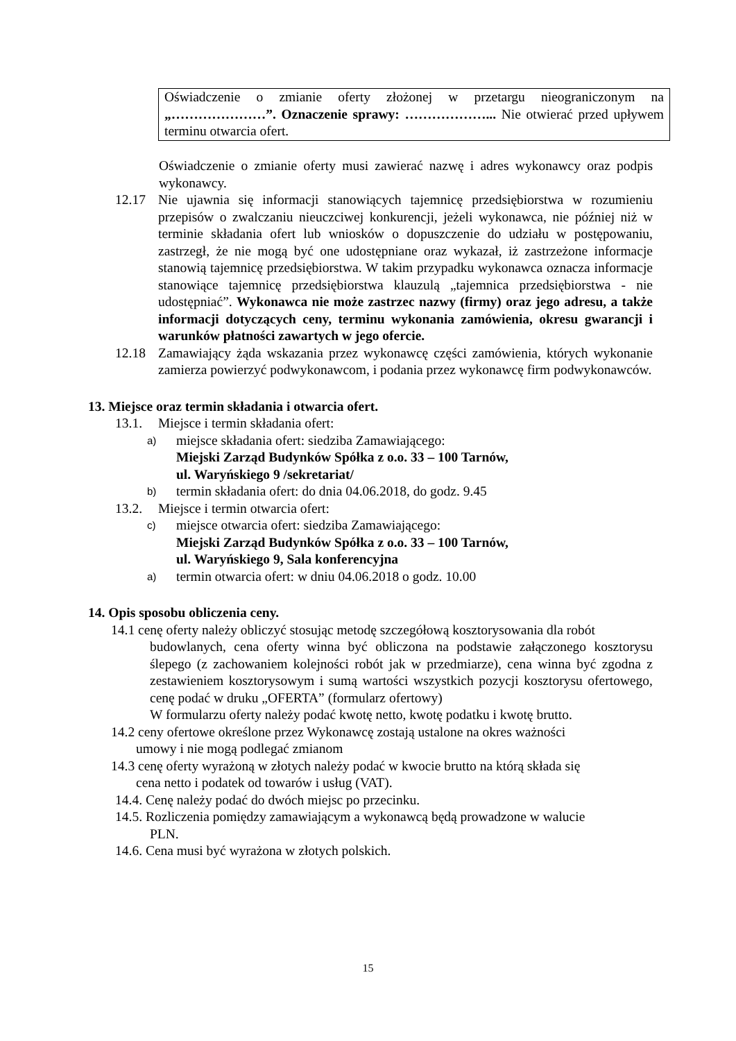Oświadczenie o zmianie oferty złożonej w przetargu nieograniczonym na „…………………”. Oznaczenie sprawy: ………………... Nie otwierać przed upływem terminu otwarcia ofert.
Oświadczenie o zmianie oferty musi zawierać nazwę i adres wykonawcy oraz podpis wykonawcy.
12.17 Nie ujawnia się informacji stanowiących tajemnicę przedsiębiorstwa w rozumieniu przepisów o zwalczaniu nieuczciwej konkurencji, jeżeli wykonawca, nie później niż w terminie składania ofert lub wniosków o dopuszczenie do udziału w postępowaniu, zastrzegł, że nie mogą być one udostępniane oraz wykazał, iż zastrzeżone informacje stanowią tajemnicę przedsiębiorstwa. W takim przypadku wykonawca oznacza informacje stanowiące tajemnicę przedsiębiorstwa klauzulą „tajemnica przedsiębiorstwa - nie udostępniać”. Wykonawca nie może zastrzec nazwy (firmy) oraz jego adresu, a także informacji dotyczących ceny, terminu wykonania zamówienia, okresu gwarancji i warunków płatności zawartych w jego ofercie.
12.18 Zamawiający żąda wskazania przez wykonawcę części zamówienia, których wykonanie zamierza powierzyć podwykonawcom, i podania przez wykonawcę firm podwykonawców.
13. Miejsce oraz termin składania i otwarcia ofert.
13.1. Miejsce i termin składania ofert:
a) miejsce składania ofert: siedziba Zamawiającego:
Miejski Zarząd Budynków Spółka z o.o. 33 – 100 Tarnów,
ul. Waryńskiego 9 /sekretariat/
b) termin składania ofert: do dnia 04.06.2018, do godz. 9.45
13.2. Miejsce i termin otwarcia ofert:
c) miejsce otwarcia ofert: siedziba Zamawiającego:
Miejski Zarząd Budynków Spółka z o.o. 33 – 100 Tarnów,
ul. Waryńskiego 9, Sala konferencyjna
a) termin otwarcia ofert: w dniu 04.06.2018 o godz. 10.00
14. Opis sposobu obliczenia ceny.
14.1 cenę oferty należy obliczyć stosując metodę szczegółową kosztorysowania dla robót
budowlanych, cena oferty winna być obliczona na podstawie załączonego kosztorysu ślepego (z zachowaniem kolejności robót jak w przedmiarze), cena winna być zgodna z zestawieniem kosztorysowym i sumą wartości wszystkich pozycji kosztorysu ofertowego, cenę podać w druku „OFERTA” (formularz ofertowy)
W formularzu oferty należy podać kwotę netto, kwotę podatku i kwotę brutto.
14.2 ceny ofertowe określone przez Wykonawcę zostają ustalone na okres ważności
umowy i nie mogą podlegać zmianom
14.3 cenę oferty wyrażoną w złotych należy podać w kwocie brutto na którą składa się
cena netto i podatek od towarów i usług (VAT).
14.4. Cenę należy podać do dwóch miejsc po przecinku.
14.5. Rozliczenia pomiędzy zamawiającym a wykonawcą będą prowadzone w walucie
PLN.
14.6. Cena musi być wyrażona w złotych polskich.
15